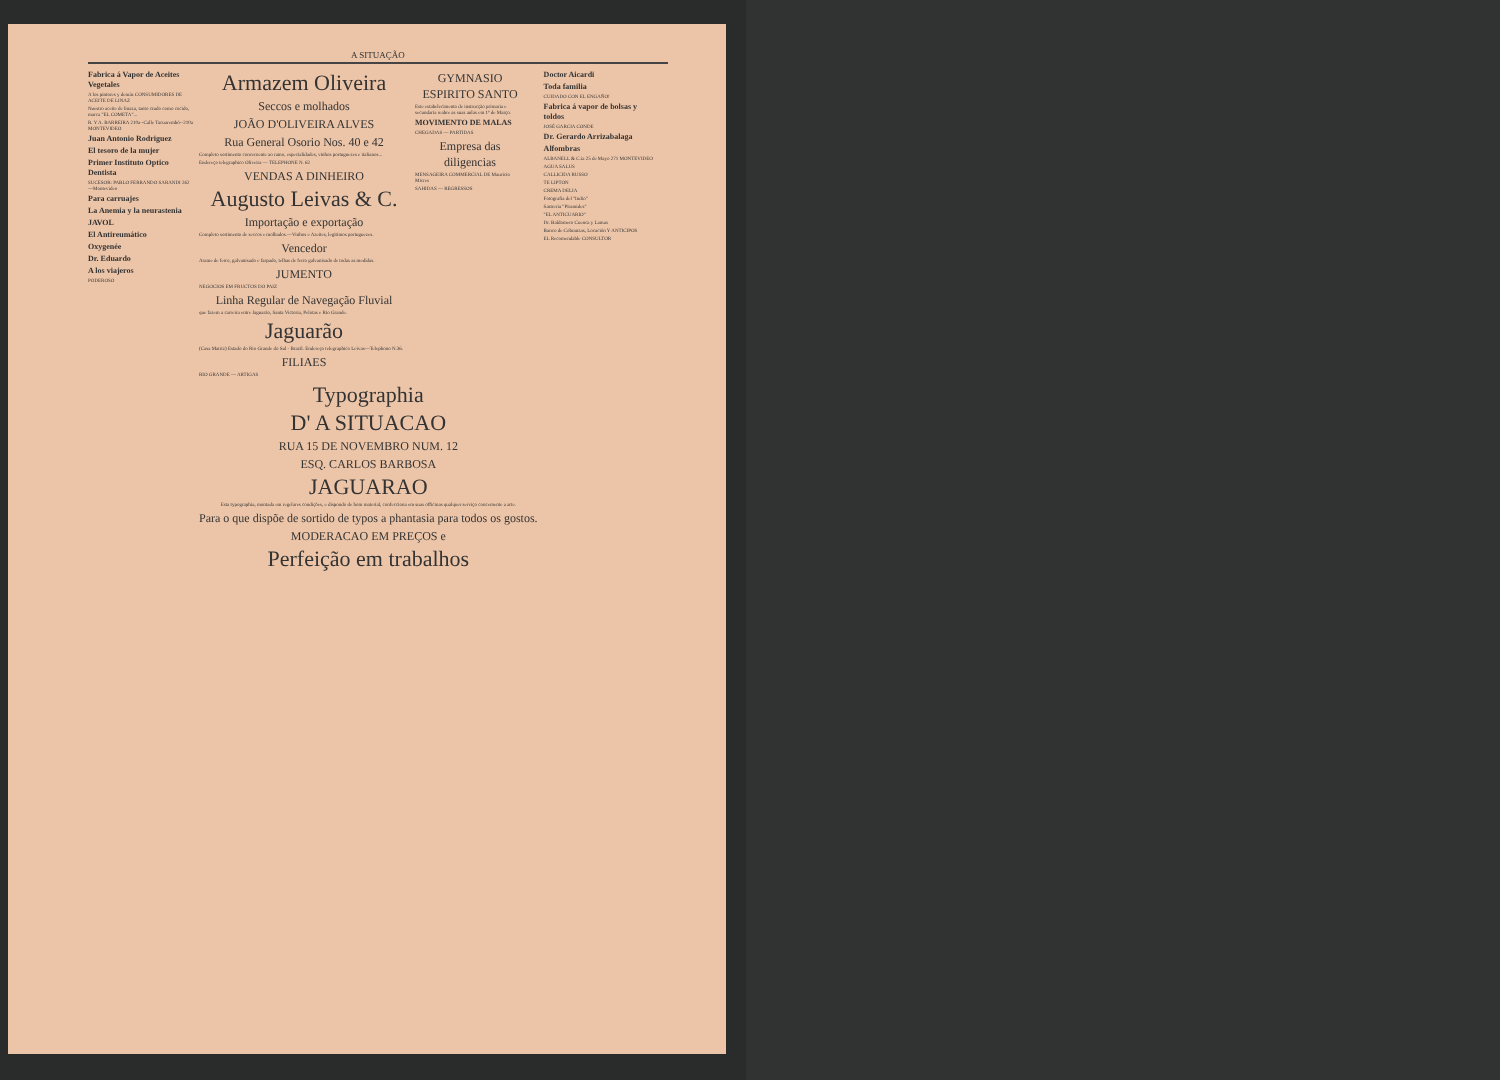A SITUAÇÃO
Fabrica á Vapor de Aceites Vegetales
A los pintores y demás CONSUMIDORES DE ACEITE DE LINAZ
Nuestro aceite de linaza, tanto crudo como cocido, marca "EL COMETA"...
R. Y A. BARREIRA 210a--Calle Tacuarembó--210a MONTEVIDEO
Juan Antonio Rodriguez
El tesoro de la mujer
Primer Instituto Optico Dentista
SUCESOR: PABLO FERRANDO SARANDI 262—Montevideo
Para carruajes
La Anemia y la neurastenia
JAVOL
El Antireumático
Oxygenée
Dr. Eduardo
A los viajeros
PODEROSO
Armazem Oliveira
Seccos e molhados
JOÃO D'OLIVEIRA ALVES
Rua General Osorio Nos. 40 e 42
Completo sortimento concernente ao ramo, especialidades, vinhos portuguezes e italianos...
Endereço telegraphico Oliveira — TELEPHONE N. 62
VENDAS A DINHEIRO
Augusto Leivas & C.
Importação e exportação
Completo sortimento de seccos e molhados.—Vinhos e Azeites, legitimos portuguezes.
Vencedor
Arame de ferro, galvanisado e farpado, telhas de ferro galvanisado de todas as medidas.
JUMENTO
NEGOCIOS EM FRUCTOS DO PAIZ
Linha Regular de Navegação Fluvial
que fazem a carreira entre Jaguarão, Santa Victoria, Pelotas e Rio Grande.
Jaguarão
(Casa Matriz) Estado do Rio Grande do Sul - Brazil. Endereço telegraphico Leivas—Telephono N.36.
FILIAES
RIO GRANDE — ARTIGAS
GYMNASIO ESPIRITO SANTO
Este estabelecimento de instrucção primaria e secundaria reabre as suas aulas em 1º de Março.
MOVIMENTO DE MALAS
CHEGADAS — PARTIDAS
Empresa das diligencias
MENSAGEIRA COMMERCIAL DE Mauricio Micres
SAHIDAS — REGRESSOS
Typographia
D' A SITUACAO
RUA 15 DE NOVEMBRO NUM. 12
ESQ. CARLOS BARBOSA
JAGUARAO
Esta typographia, montada em regelares condições, e dispondo de bom material, confecciona em suas officinas qualquer serviço concernente a arte.
Para o que dispõe de sortido de typos a phantasia para todos os gostos.
MODERACAO EM PREÇOS e
Perfeição em trabalhos
Doctor Aicardi
Toda familia
CUIDADO CON EL ENGAÑO!
Fabrica á vapor de bolsas y toldos
JOSÉ GARCIA CONDE
Dr. Gerardo Arrizabalaga
Alfombras
ALBANELL & C.ia 25 de Mayo 271 MONTEVIDEO
AGUA SALUS
CALLICIDA RUSSO
TE LIPTON
CREMA DELIA
Fotografia del "Indio"
Sastreria "Piramides"
"EL ANTICUARIO"
Dr. Baldomero Cuenca y Lamas
Banco de Cobranzas, Locación Y ANTICIPOS
EL Recomendable CONSULTOR